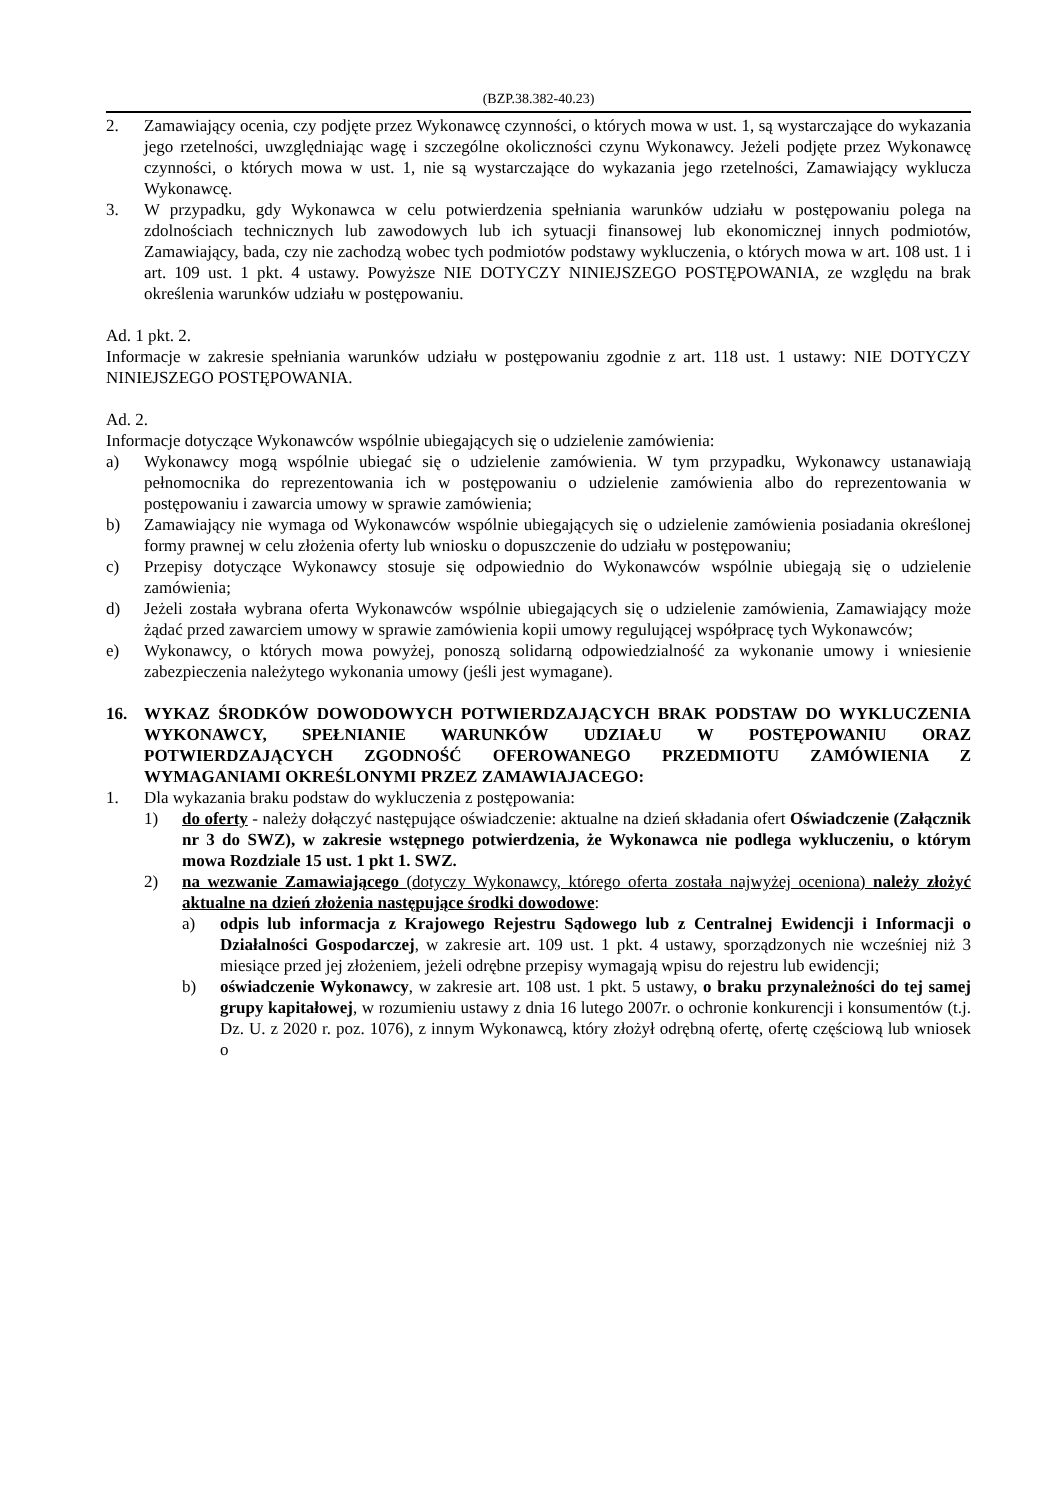(BZP.38.382-40.23)
2. Zamawiający ocenia, czy podjęte przez Wykonawcę czynności, o których mowa w ust. 1, są wystarczające do wykazania jego rzetelności, uwzględniając wagę i szczególne okoliczności czynu Wykonawcy. Jeżeli podjęte przez Wykonawcę czynności, o których mowa w ust. 1, nie są wystarczające do wykazania jego rzetelności, Zamawiający wyklucza Wykonawcę.
3. W przypadku, gdy Wykonawca w celu potwierdzenia spełniania warunków udziału w postępowaniu polega na zdolnościach technicznych lub zawodowych lub ich sytuacji finansowej lub ekonomicznej innych podmiotów, Zamawiający, bada, czy nie zachodzą wobec tych podmiotów podstawy wykluczenia, o których mowa w art. 108 ust. 1 i art. 109 ust. 1 pkt. 4 ustawy. Powyższe NIE DOTYCZY NINIEJSZEGO POSTĘPOWANIA, ze względu na brak określenia warunków udziału w postępowaniu.
Ad. 1 pkt. 2.
Informacje w zakresie spełniania warunków udziału w postępowaniu zgodnie z art. 118 ust. 1 ustawy: NIE DOTYCZY NINIEJSZEGO POSTĘPOWANIA.
Ad. 2.
Informacje dotyczące Wykonawców wspólnie ubiegających się o udzielenie zamówienia:
a) Wykonawcy mogą wspólnie ubiegać się o udzielenie zamówienia. W tym przypadku, Wykonawcy ustanawiają pełnomocnika do reprezentowania ich w postępowaniu o udzielenie zamówienia albo do reprezentowania w postępowaniu i zawarcia umowy w sprawie zamówienia;
b) Zamawiający nie wymaga od Wykonawców wspólnie ubiegających się o udzielenie zamówienia posiadania określonej formy prawnej w celu złożenia oferty lub wniosku o dopuszczenie do udziału w postępowaniu;
c) Przepisy dotyczące Wykonawcy stosuje się odpowiednio do Wykonawców wspólnie ubiegają się o udzielenie zamówienia;
d) Jeżeli została wybrana oferta Wykonawców wspólnie ubiegających się o udzielenie zamówienia, Zamawiający może żądać przed zawarciem umowy w sprawie zamówienia kopii umowy regulującej współpracę tych Wykonawców;
e) Wykonawcy, o których mowa powyżej, ponoszą solidarną odpowiedzialność za wykonanie umowy i wniesienie zabezpieczenia należytego wykonania umowy (jeśli jest wymagane).
16. WYKAZ ŚRODKÓW DOWODOWYCH POTWIERDZAJĄCYCH BRAK PODSTAW DO WYKLUCZENIA WYKONAWCY, SPEŁNIANIE WARUNKÓW UDZIAŁU W POSTĘPOWANIU ORAZ POTWIERDZAJĄCYCH ZGODNOŚĆ OFEROWANEGO PRZEDMIOTU ZAMÓWIENIA Z WYMAGANIAMI OKREŚLONYMI PRZEZ ZAMAWIAJACEGO:
1. Dla wykazania braku podstaw do wykluczenia z postępowania:
1) do oferty - należy dołączyć następujące oświadczenie: aktualne na dzień składania ofert Oświadczenie (Załącznik nr 3 do SWZ), w zakresie wstępnego potwierdzenia, że Wykonawca nie podlega wykluczeniu, o którym mowa Rozdziale 15 ust. 1 pkt 1. SWZ.
2) na wezwanie Zamawiającego (dotyczy Wykonawcy, którego oferta została najwyżej oceniona) należy złożyć aktualne na dzień złożenia następujące środki dowodowe:
a) odpis lub informacja z Krajowego Rejestru Sądowego lub z Centralnej Ewidencji i Informacji o Działalności Gospodarczej, w zakresie art. 109 ust. 1 pkt. 4 ustawy, sporządzonych nie wcześniej niż 3 miesiące przed jej złożeniem, jeżeli odrębne przepisy wymagają wpisu do rejestru lub ewidencji;
b) oświadczenie Wykonawcy, w zakresie art. 108 ust. 1 pkt. 5 ustawy, o braku przynależności do tej samej grupy kapitałowej, w rozumieniu ustawy z dnia 16 lutego 2007r. o ochronie konkurencji i konsumentów (t.j. Dz. U. z 2020 r. poz. 1076), z innym Wykonawcą, który złożył odrębną ofertę, ofertę częściową lub wniosek o